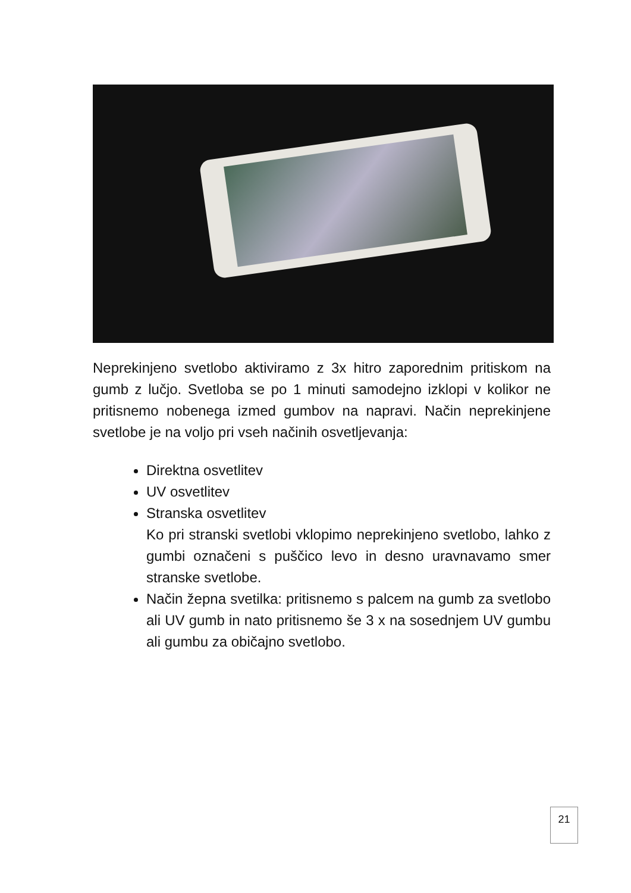Neprekinjeno svetlobo aktiviramo z 3x hitro zaporednim pritiskom na gumb z lučjo. Svetloba se po 1 minuti samodejno izklopi v kolikor ne pritisnemo nobenega izmed gumbov na napravi. Način neprekinjene svetlobe je na voljo pri vseh načinih osvetljevanja:
Direktna osvetlitev
UV osvetlitev
Stranska osvetlitev
Ko pri stranski svetlobi vklopimo neprekinjeno svetlobo, lahko z gumbi označeni s puščico levo in desno uravnavamo smer stranske svetlobe.
Način žepna svetilka: pritisnemo s palcem na gumb za svetlobo ali UV gumb in nato pritisnemo še 3 x na sosednjem UV gumbu ali gumbu za običajno svetlobo.
21